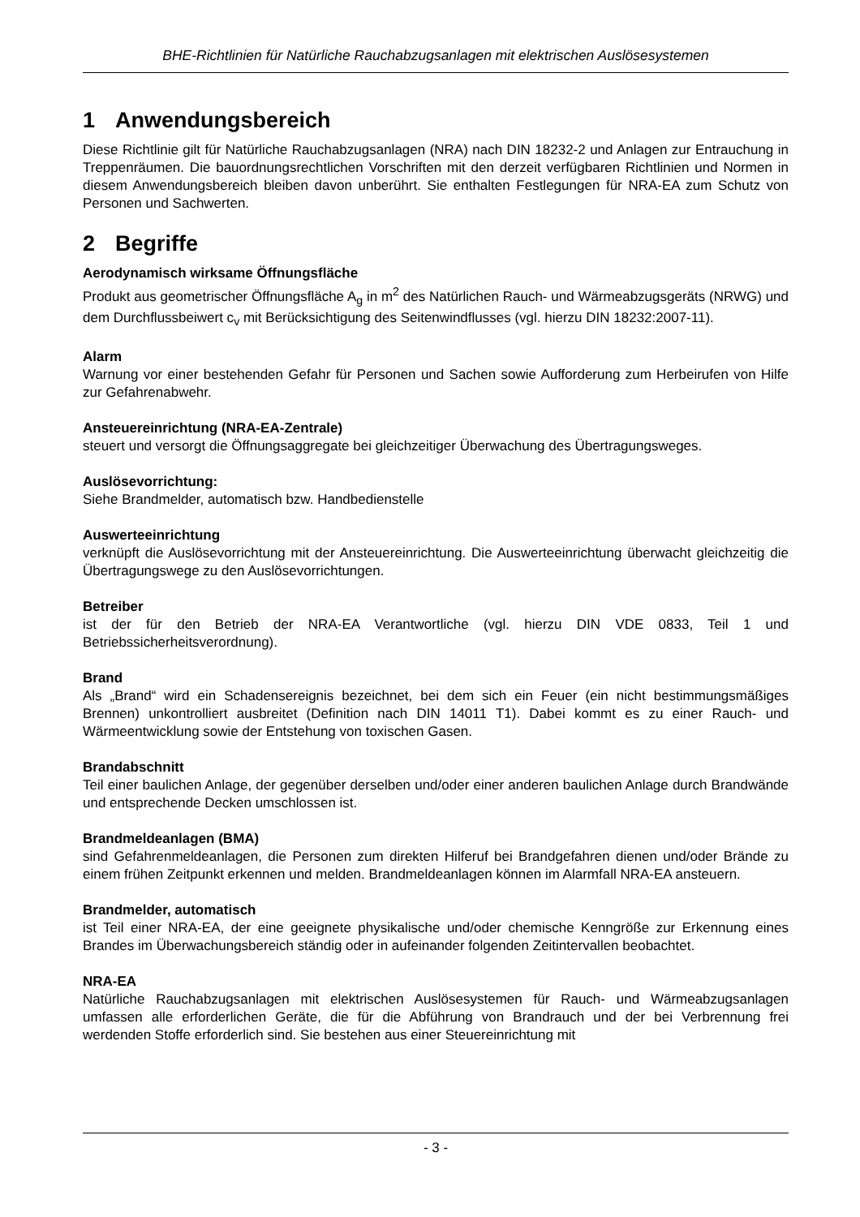BHE-Richtlinien für Natürliche Rauchabzugsanlagen mit elektrischen Auslösesystemen
1 Anwendungsbereich
Diese Richtlinie gilt für Natürliche Rauchabzugsanlagen (NRA) nach DIN 18232-2 und Anlagen zur Entrauchung in Treppenräumen. Die bauordnungsrechtlichen Vorschriften mit den derzeit verfügbaren Richtlinien und Normen in diesem Anwendungsbereich bleiben davon unberührt. Sie enthalten Festlegungen für NRA-EA zum Schutz von Personen und Sachwerten.
2 Begriffe
Aerodynamisch wirksame Öffnungsfläche
Produkt aus geometrischer Öffnungsfläche A<sub>g</sub> in m<sup>2</sup> des Natürlichen Rauch- und Wärmeabzugsgeräts (NRWG) und dem Durchflussbeiwert c<sub>v</sub> mit Berücksichtigung des Seitenwindflusses (vgl. hierzu DIN 18232:2007-11).
Alarm
Warnung vor einer bestehenden Gefahr für Personen und Sachen sowie Aufforderung zum Herbeirufen von Hilfe zur Gefahrenabwehr.
Ansteuereinrichtung (NRA-EA-Zentrale)
steuert und versorgt die Öffnungsaggregate bei gleichzeitiger Überwachung des Übertragungsweges.
Auslösevorrichtung:
Siehe Brandmelder, automatisch bzw. Handbedienstelle
Auswerteeinrichtung
verknüpft die Auslösevorrichtung mit der Ansteuereinrichtung. Die Auswerteeinrichtung überwacht gleichzeitig die Übertragungswege zu den Auslösevorrichtungen.
Betreiber
ist der für den Betrieb der NRA-EA Verantwortliche (vgl. hierzu DIN VDE 0833, Teil 1 und Betriebssicherheitsverordnung).
Brand
Als „Brand“ wird ein Schadensereignis bezeichnet, bei dem sich ein Feuer (ein nicht bestimmungsmäßiges Brennen) unkontrolliert ausbreitet (Definition nach DIN 14011 T1). Dabei kommt es zu einer Rauch- und Wärmeentwicklung sowie der Entstehung von toxischen Gasen.
Brandabschnitt
Teil einer baulichen Anlage, der gegenüber derselben und/oder einer anderen baulichen Anlage durch Brandwände und entsprechende Decken umschlossen ist.
Brandmeldeanlagen (BMA)
sind Gefahrenmeldeanlagen, die Personen zum direkten Hilferuf bei Brandgefahren dienen und/oder Brände zu einem frühen Zeitpunkt erkennen und melden. Brandmeldeanlagen können im Alarmfall NRA-EA ansteuern.
Brandmelder, automatisch
ist Teil einer NRA-EA, der eine geeignete physikalische und/oder chemische Kenngröße zur Erkennung eines Brandes im Überwachungsbereich ständig oder in aufeinander folgenden Zeitintervallen beobachtet.
NRA-EA
Natürliche Rauchabzugsanlagen mit elektrischen Auslösesystemen für Rauch- und Wärmeabzugsanlagen umfassen alle erforderlichen Geräte, die für die Abführung von Brandrauch und der bei Verbrennung frei werdenden Stoffe erforderlich sind. Sie bestehen aus einer Steuereinrichtung mit
- 3 -